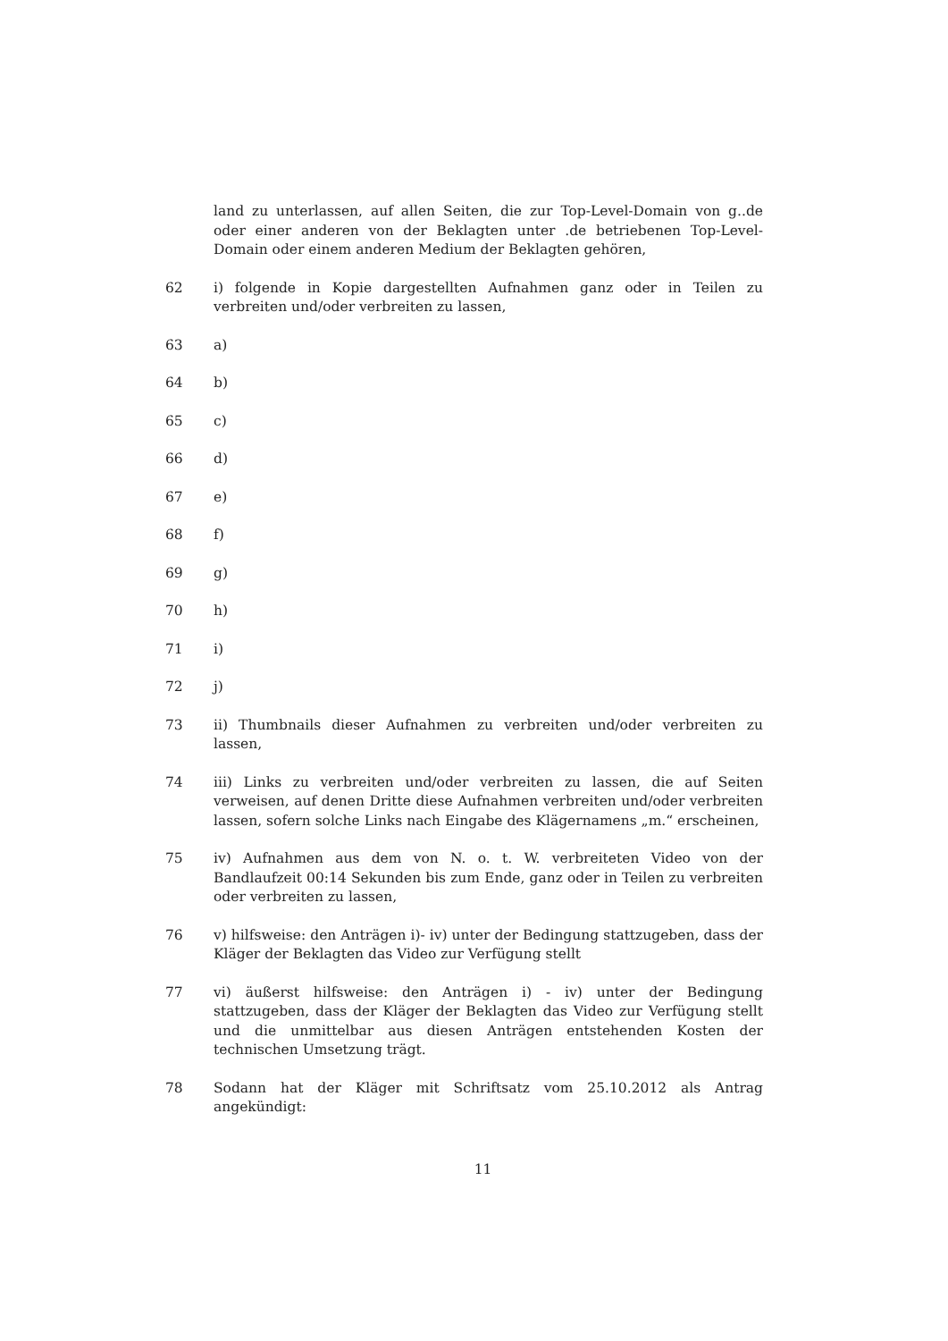land zu unterlassen, auf allen Seiten, die zur Top-Level-Domain von g..de oder einer anderen von der Beklagten unter .de betriebenen Top-Level-Domain oder einem anderen Medium der Beklagten gehören,
62 i) folgende in Kopie dargestellten Aufnahmen ganz oder in Teilen zu verbreiten und/oder verbreiten zu lassen,
63 a)
64 b)
65 c)
66 d)
67 e)
68 f)
69 g)
70 h)
71 i)
72 j)
73 ii) Thumbnails dieser Aufnahmen zu verbreiten und/oder verbreiten zu lassen,
74 iii) Links zu verbreiten und/oder verbreiten zu lassen, die auf Seiten verweisen, auf denen Dritte diese Aufnahmen verbreiten und/oder verbreiten lassen, sofern solche Links nach Eingabe des Klägernamens „m.“ erscheinen,
75 iv) Aufnahmen aus dem von N. o. t. W. verbreiteten Video von der Bandlaufzeit 00:14 Sekunden bis zum Ende, ganz oder in Teilen zu verbreiten oder verbreiten zu lassen,
76 v) hilfsweise: den Anträgen i)- iv) unter der Bedingung stattzugeben, dass der Kläger der Beklagten das Video zur Verfügung stellt
77 vi) äußerst hilfsweise: den Anträgen i) - iv) unter der Bedingung stattzugeben, dass der Kläger der Beklagten das Video zur Verfügung stellt und die unmittelbar aus diesen Anträgen entstehenden Kosten der technischen Umsetzung trägt.
78 Sodann hat der Kläger mit Schriftsatz vom 25.10.2012 als Antrag angekündigt:
11